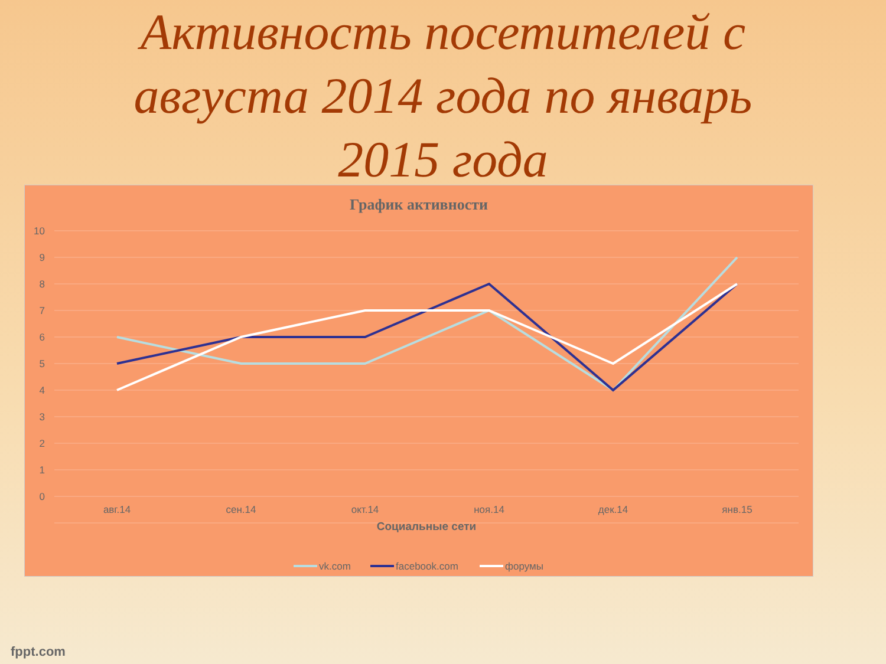Активность посетителей с
августа 2014 года по январь
2015 года
График активности
10
9
8
7
6
5
4
3
2
1
0
авг.14
сен.14
окт.14
ноя.14
дек.14
янв.15
Социальные сети
vk.com
facebook.com
форумы
fppt.com